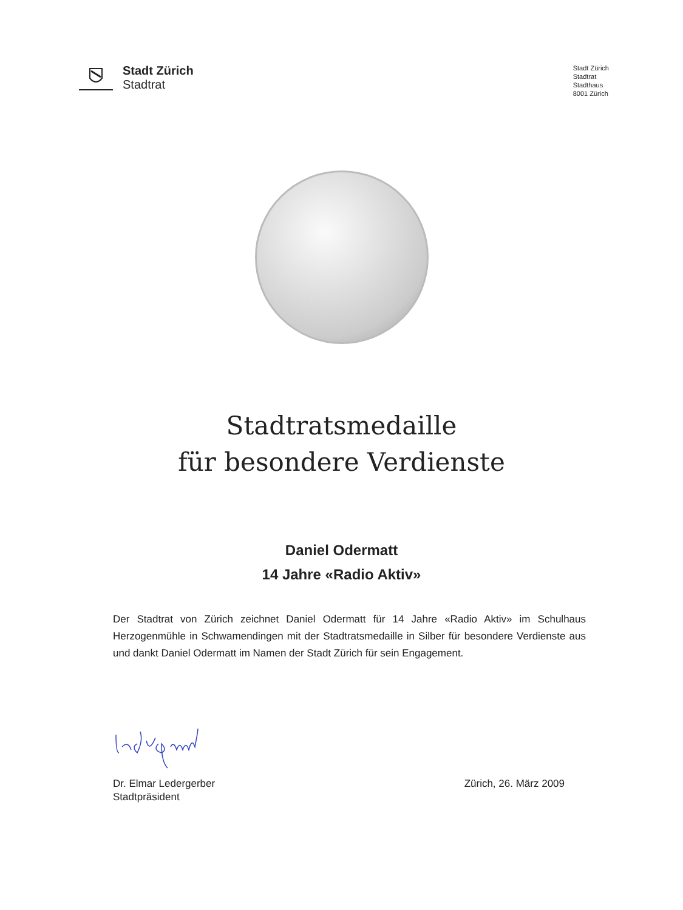Stadt Zürich
Stadtrat
Stadt Zürich
Stadtrat
Stadthaus
8001 Zürich
Stadtratsmedaille
für besondere Verdienste
Daniel Odermatt
14 Jahre «Radio Aktiv»
Der Stadtrat von Zürich zeichnet Daniel Odermatt für 14 Jahre «Radio Aktiv» im Schulhaus Herzogenmühle in Schwamendingen mit der Stadtratsmedaille in Silber für besondere Verdienste aus und dankt Daniel Odermatt im Namen der Stadt Zürich für sein Engagement.
Dr. Elmar Ledergerber
Stadtpräsident
Zürich, 26. März 2009